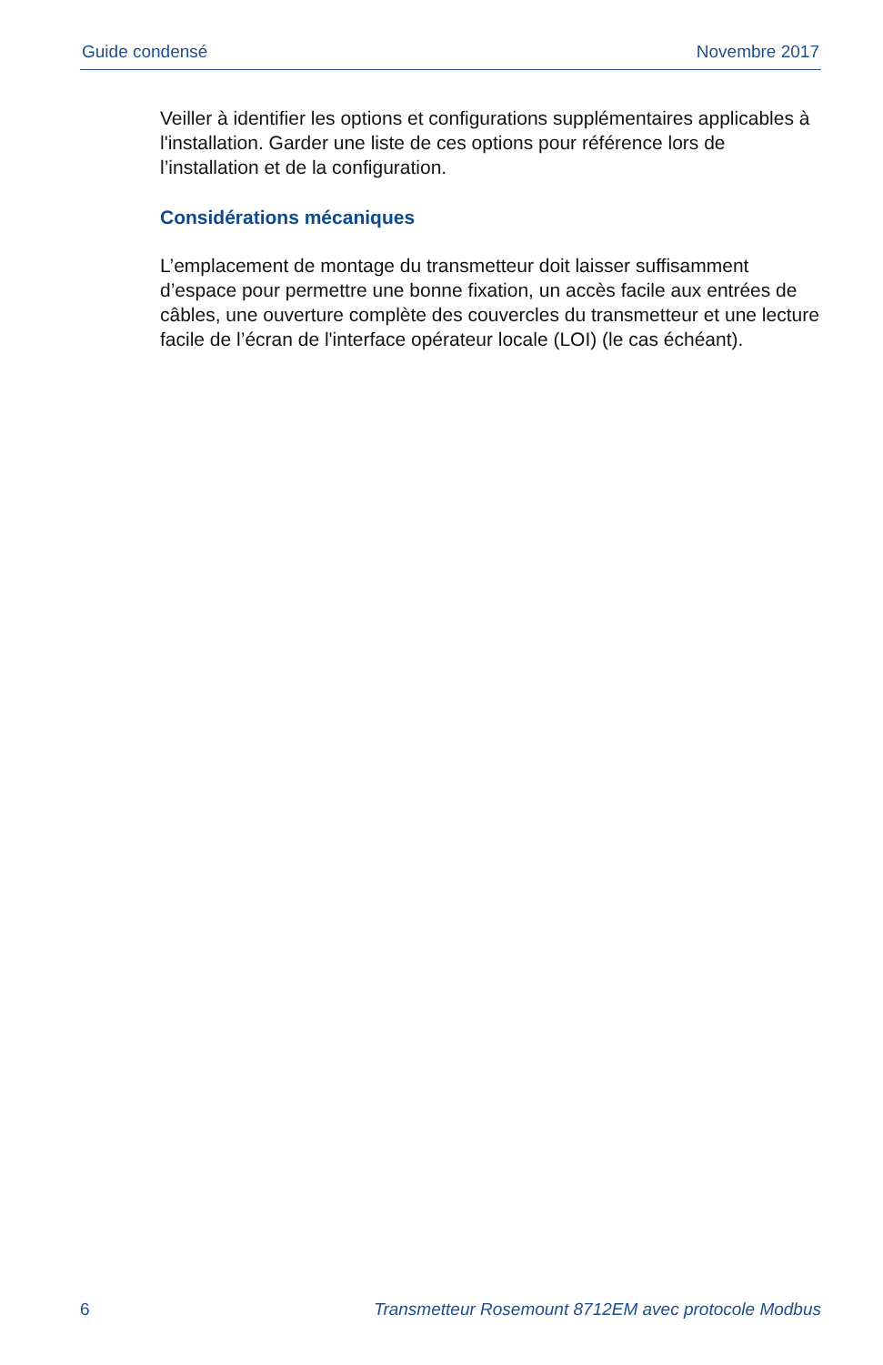Guide condensé Novembre 2017
Veiller à identifier les options et configurations supplémentaires applicables à l'installation. Garder une liste de ces options pour référence lors de l’installation et de la configuration.
Considérations mécaniques
L’emplacement de montage du transmetteur doit laisser suffisamment d’espace pour permettre une bonne fixation, un accès facile aux entrées de câbles, une ouverture complète des couvercles du transmetteur et une lecture facile de l’écran de l'interface opérateur locale (LOI) (le cas échéant).
6 Transmetteur Rosemount 8712EM avec protocole Modbus